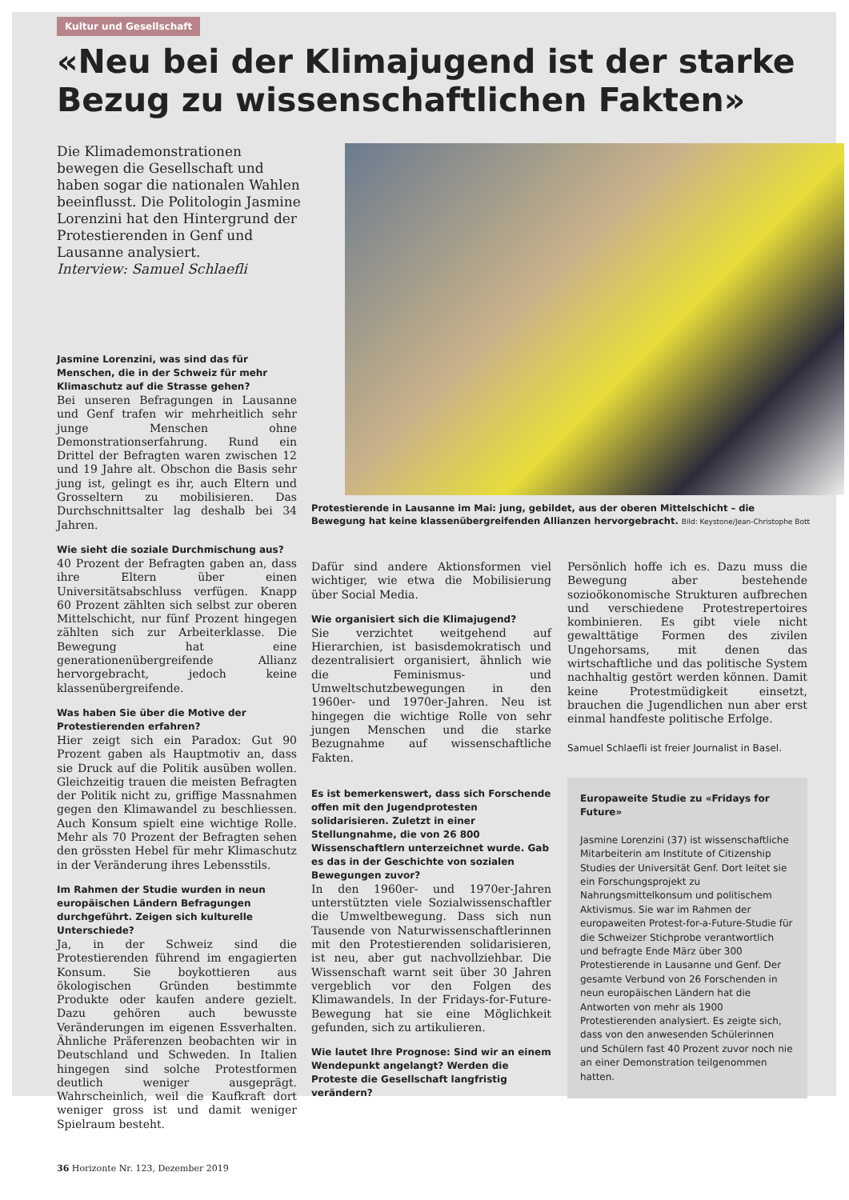Kultur und Gesellschaft
«Neu bei der Klimajugend ist der starke Bezug zu wissenschaftlichen Fakten»
Die Klimademonstrationen bewegen die Gesellschaft und haben sogar die nationalen Wahlen beeinflusst. Die Politologin Jasmine Lorenzini hat den Hintergrund der Protestierenden in Genf und Lausanne analysiert.
Interview: Samuel Schlaefli
Jasmine Lorenzini, was sind das für Menschen, die in der Schweiz für mehr Klimaschutz auf die Strasse gehen?
Bei unseren Befragungen in Lausanne und Genf trafen wir mehrheitlich sehr junge Menschen ohne Demonstrationserfahrung. Rund ein Drittel der Befragten waren zwischen 12 und 19 Jahre alt. Obschon die Basis sehr jung ist, gelingt es ihr, auch Eltern und Grosseltern zu mobilisieren. Das Durchschnittsalter lag deshalb bei 34 Jahren.
Wie sieht die soziale Durchmischung aus?
40 Prozent der Befragten gaben an, dass ihre Eltern über einen Universitätsabschluss verfügen. Knapp 60 Prozent zählten sich selbst zur oberen Mittelschicht, nur fünf Prozent hingegen zählten sich zur Arbeiterklasse. Die Bewegung hat eine generationenübergreifende Allianz hervorgebracht, jedoch keine klassenübergreifende.
Was haben Sie über die Motive der Protestierenden erfahren?
Hier zeigt sich ein Paradox: Gut 90 Prozent gaben als Hauptmotiv an, dass sie Druck auf die Politik ausüben wollen. Gleichzeitig trauen die meisten Befragten der Politik nicht zu, griffige Massnahmen gegen den Klimawandel zu beschliessen. Auch Konsum spielt eine wichtige Rolle. Mehr als 70 Prozent der Befragten sehen den grössten Hebel für mehr Klimaschutz in der Veränderung ihres Lebensstils.
Im Rahmen der Studie wurden in neun europäischen Ländern Befragungen durchgeführt. Zeigen sich kulturelle Unterschiede?
Ja, in der Schweiz sind die Protestierenden führend im engagierten Konsum. Sie boykottieren aus ökologischen Gründen bestimmte Produkte oder kaufen andere gezielt. Dazu gehören auch bewusste Veränderungen im eigenen Essverhalten. Ähnliche Präferenzen beobachten wir in Deutschland und Schweden. In Italien hingegen sind solche Protestformen deutlich weniger ausgeprägt. Wahrscheinlich, weil die Kaufkraft dort weniger gross ist und damit weniger Spielraum besteht.
36 Horizonte Nr. 123, Dezember 2019
Protestierende in Lausanne im Mai: jung, gebildet, aus der oberen Mittelschicht – die Bewegung hat keine klassenübergreifenden Allianzen hervorgebracht. Bild: Keystone/Jean-Christophe Bott
Dafür sind andere Aktionsformen viel wichtiger, wie etwa die Mobilisierung über Social Media.
Wie organisiert sich die Klimajugend?
Sie verzichtet weitgehend auf Hierarchien, ist basisdemokratisch und dezentralisiert organisiert, ähnlich wie die Feminismus- und Umweltschutzbewegungen in den 1960er- und 1970er-Jahren. Neu ist hingegen die wichtige Rolle von sehr jungen Menschen und die starke Bezugnahme auf wissenschaftliche Fakten.
Es ist bemerkenswert, dass sich Forschende offen mit den Jugendprotesten solidarisieren. Zuletzt in einer Stellungnahme, die von 26 800 Wissenschaftlern unterzeichnet wurde. Gab es das in der Geschichte von sozialen Bewegungen zuvor?
In den 1960er- und 1970er-Jahren unterstützten viele Sozialwissenschaftler die Umweltbewegung. Dass sich nun Tausende von Naturwissenschaftlerinnen mit den Protestierenden solidarisieren, ist neu, aber gut nachvollziehbar. Die Wissenschaft warnt seit über 30 Jahren vergeblich vor den Folgen des Klimawandels. In der Fridays-for-Future-Bewegung hat sie eine Möglichkeit gefunden, sich zu artikulieren.
Wie lautet Ihre Prognose: Sind wir an einem Wendepunkt angelangt? Werden die Proteste die Gesellschaft langfristig verändern?
Persönlich hoffe ich es. Dazu muss die Bewegung aber bestehende sozioökonomische Strukturen aufbrechen und verschiedene Protestrepertoires kombinieren. Es gibt viele nicht gewalttätige Formen des zivilen Ungehorsams, mit denen das wirtschaftliche und das politische System nachhaltig gestört werden können. Damit keine Protestmüdigkeit einsetzt, brauchen die Jugendlichen nun aber erst einmal handfeste politische Erfolge.
Samuel Schlaefli ist freier Journalist in Basel.
Europaweite Studie zu «Fridays for Future»
Jasmine Lorenzini (37) ist wissenschaftliche Mitarbeiterin am Institute of Citizenship Studies der Universität Genf. Dort leitet sie ein Forschungsprojekt zu Nahrungsmittelkonsum und politischem Aktivismus. Sie war im Rahmen der europaweiten Protest-for-a-Future-Studie für die Schweizer Stichprobe verantwortlich und befragte Ende März über 300 Protestierende in Lausanne und Genf. Der gesamte Verbund von 26 Forschenden in neun europäischen Ländern hat die Antworten von mehr als 1900 Protestierenden analysiert. Es zeigte sich, dass von den anwesenden Schülerinnen und Schülern fast 40 Prozent zuvor noch nie an einer Demonstration teilgenommen hatten.